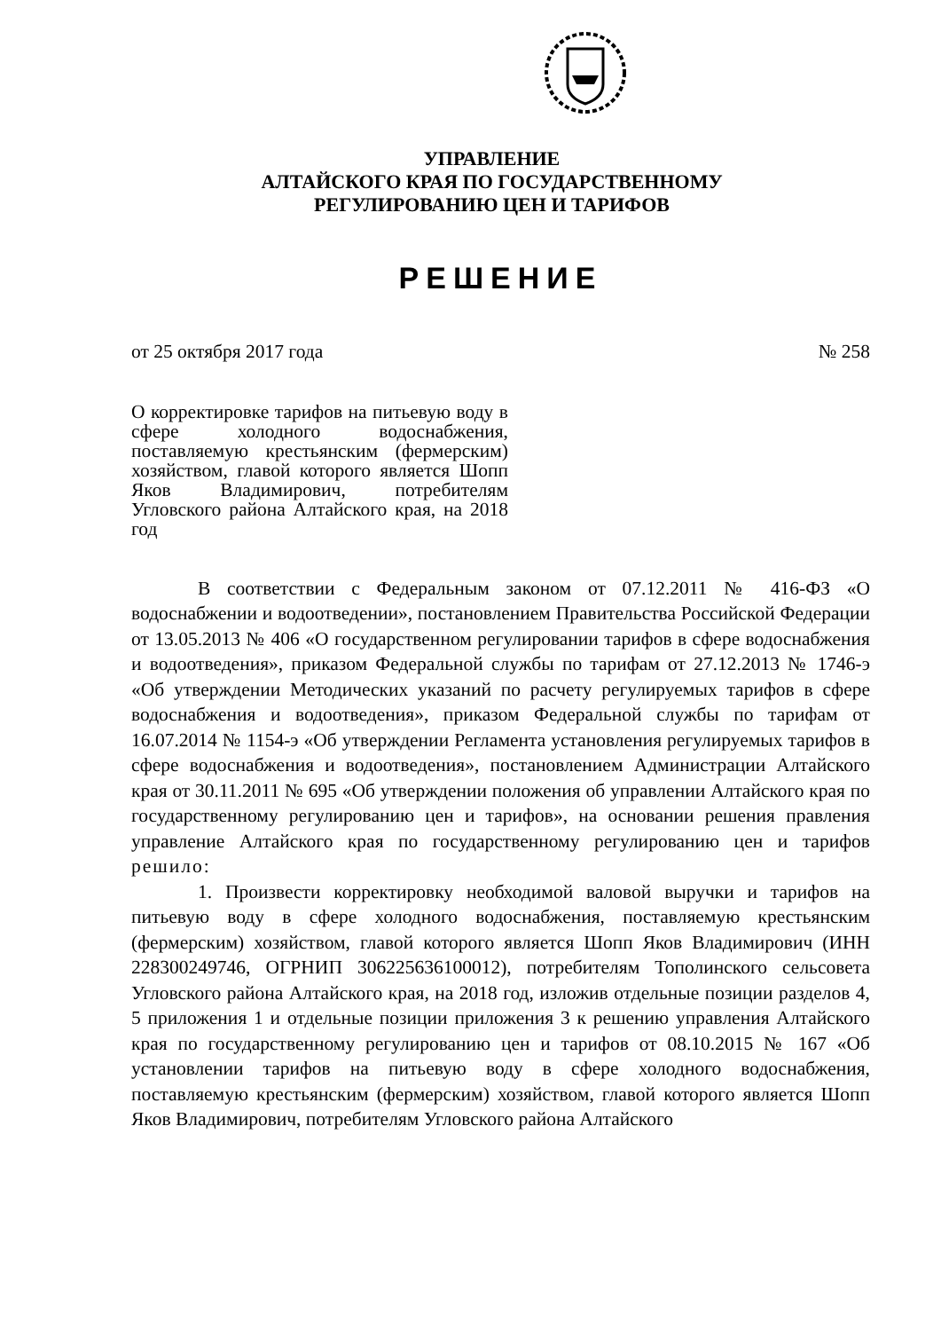УПРАВЛЕНИЕ
АЛТАЙСКОГО КРАЯ ПО ГОСУДАРСТВЕННОМУ
РЕГУЛИРОВАНИЮ ЦЕН И ТАРИФОВ
РЕШЕНИЕ
от 25 октября 2017 года № 258
О корректировке тарифов на питьевую воду в сфере холодного водоснабжения, поставляемую крестьянским (фермерским) хозяйством, главой которого является Шопп Яков Владимирович, потребителям Угловского района Алтайского края, на 2018 год
В соответствии с Федеральным законом от 07.12.2011 № 416-ФЗ «О водоснабжении и водоотведении», постановлением Правительства Российской Федерации от 13.05.2013 № 406 «О государственном регулировании тарифов в сфере водоснабжения и водоотведения», приказом Федеральной службы по тарифам от 27.12.2013 № 1746-э «Об утверждении Методических указаний по расчету регулируемых тарифов в сфере водоснабжения и водоотведения», приказом Федеральной службы по тарифам от 16.07.2014 № 1154-э «Об утверждении Регламента установления регулируемых тарифов в сфере водоснабжения и водоотведения», постановлением Администрации Алтайского края от 30.11.2011 № 695 «Об утверждении положения об управлении Алтайского края по государственному регулированию цен и тарифов», на основании решения правления управление Алтайского края по государственному регулированию цен и тарифов решило:
1. Произвести корректировку необходимой валовой выручки и тарифов на питьевую воду в сфере холодного водоснабжения, поставляемую крестьянским (фермерским) хозяйством, главой которого является Шопп Яков Владимирович (ИНН 228300249746, ОГРНИП 306225636100012), потребителям Тополинского сельсовета Угловского района Алтайского края, на 2018 год, изложив отдельные позиции разделов 4, 5 приложения 1 и отдельные позиции приложения 3 к решению управления Алтайского края по государственному регулированию цен и тарифов от 08.10.2015 № 167 «Об установлении тарифов на питьевую воду в сфере холодного водоснабжения, поставляемую крестьянским (фермерским) хозяйством, главой которого является Шопп Яков Владимирович, потребителям Угловского района Алтайского